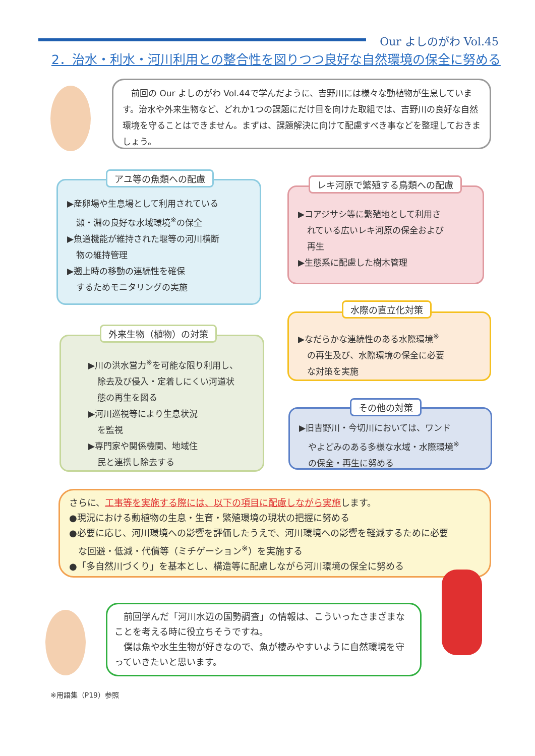Our よしのがわ Vol.45
2．治水・利水・河川利用との整合性を図りつつ良好な自然環境の保全に努める
　前回の Our よしのがわ Vol.44で学んだように、吉野川には様々な動植物が生息しています。治水や外来生物など、どれか1つの課題にだけ目を向けた取組では、吉野川の良好な自然環境を守ることはできません。まずは、課題解決に向けて配慮すべき事などを整理しておきましょう。
▶産卵場や生息場として利用されている
瀬・淵の良好な水域環境<sup>※</sup>の保全
▶魚道機能が維持された堰等の河川横断
物の維持管理
▶遡上時の移動の連続性を確保
するためモニタリングの実施
アユ等の魚類への配慮
▶コアジサシ等に繁殖地として利用さ
れている広いレキ河原の保全および
再生
▶生態系に配慮した樹木管理
レキ河原で繁殖する鳥類への配慮
▶なだらかな連続性のある水際環境<sup>※</sup>
の再生及び、水際環境の保全に必要
な対策を実施
水際の直立化対策
▶川の洪水営力<sup>※</sup>を可能な限り利用し、
除去及び侵入・定着しにくい河道状
態の再生を図る
▶河川巡視等により生息状況
を監視
▶専門家や関係機関、地域住
民と連携し除去する
外来生物（植物）の対策
▶旧吉野川・今切川においては、ワンド
やよどみのある多様な水域・水際環境<sup>※</sup>
の保全・再生に努める
その他の対策
さらに、工事等を実施する際には、以下の項目に配慮しながら実施します。
●現況における動植物の生息・生育・繁殖環境の現状の把握に努める
●必要に応じ、河川環境への影響を評価したうえで、河川環境への影響を軽減するために必要
な回避・低減・代償等（ミチゲーション<sup>※</sup>）を実施する
●「多自然川づくり」を基本とし、構造等に配慮しながら河川環境の保全に努める
　前回学んだ「河川水辺の国勢調査」の情報は、こういったさまざまなことを考える時に役立ちそうですね。
　僕は魚や水生生物が好きなので、魚が棲みやすいように自然環境を守っていきたいと思います。
※用語集（P19）参照